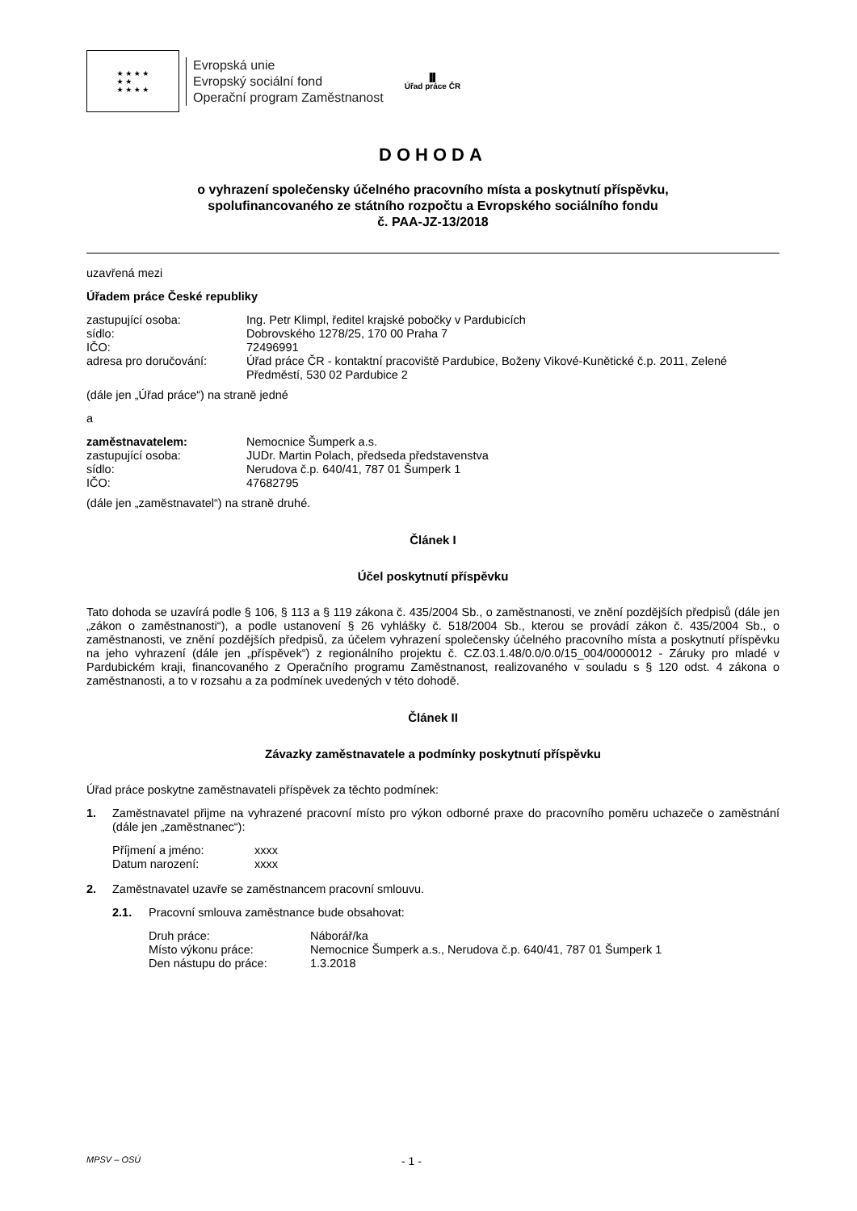★ ★ ★ ★
★ ★
★ ★ ★ ★
Evropská unie
Evropský sociální fond
Operační program Zaměstnanost
▐▌
Úřad práce ČR
DOHODA
o vyhrazení společensky účelného pracovního místa a poskytnutí příspěvku,
spolufinancovaného ze státního rozpočtu a Evropského sociálního fondu
č. PAA-JZ-13/2018
uzavřená mezi
Úřadem práce České republiky
zastupující osoba: Ing. Petr Klimpl, ředitel krajské pobočky v Pardubicích
sídlo: Dobrovského 1278/25, 170 00 Praha 7
IČO: 72496991
adresa pro doručování: Úřad práce ČR - kontaktní pracoviště Pardubice, Boženy Vikové-Kunětické č.p. 2011, Zelené Předměstí, 530 02 Pardubice 2
(dále jen „Úřad práce“) na straně jedné
a
zaměstnavatelem: Nemocnice Šumperk a.s.
zastupující osoba: JUDr. Martin Polach, předseda představenstva
sídlo: Nerudova č.p. 640/41, 787 01 Šumperk 1
IČO: 47682795
(dále jen „zaměstnavatel“) na straně druhé.
Článek I
Účel poskytnutí příspěvku
Tato dohoda se uzavírá podle § 106, § 113 a § 119 zákona č. 435/2004 Sb., o zaměstnanosti, ve znění pozdějších předpisů (dále jen „zákon o zaměstnanosti“), a podle ustanovení § 26 vyhlášky č. 518/2004 Sb., kterou se provádí zákon č. 435/2004 Sb., o zaměstnanosti, ve znění pozdějších předpisů, za účelem vyhrazení společensky účelného pracovního místa a poskytnutí příspěvku na jeho vyhrazení (dále jen „příspěvek“) z regionálního projektu č. CZ.03.1.48/0.0/0.0/15_004/0000012 - Záruky pro mladé v Pardubickém kraji, financovaného z Operačního programu Zaměstnanost, realizovaného v souladu s § 120 odst. 4 zákona o zaměstnanosti, a to v rozsahu a za podmínek uvedených v této dohodě.
Článek II
Závazky zaměstnavatele a podmínky poskytnutí příspěvku
Úřad práce poskytne zaměstnavateli příspěvek za těchto podmínek:
1.
Zaměstnavatel přijme na vyhrazené pracovní místo pro výkon odborné praxe do pracovního poměru uchazeče o zaměstnání (dále jen „zaměstnanec“):
Příjmení a jméno: xxxx
Datum narození: xxxx
2.
Zaměstnavatel uzavře se zaměstnancem pracovní smlouvu.
2.1.
Pracovní smlouva zaměstnance bude obsahovat:
Druh práce: Náborář/ka
Místo výkonu práce: Nemocnice Šumperk a.s., Nerudova č.p. 640/41, 787 01 Šumperk 1
Den nástupu do práce: 1.3.2018
MPSV – OSÚ - 1 -